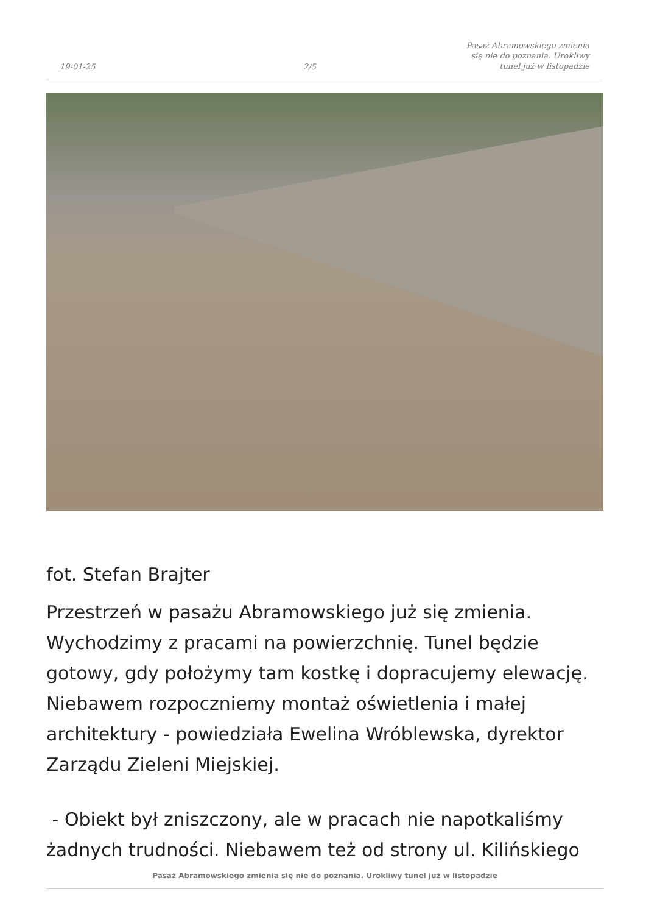19-01-25
2/5
Pasaż Abramowskiego zmienia się nie do poznania. Urokliwy tunel już w listopadzie
fot. Stefan Brajter
Przestrzeń w pasażu Abramowskiego już się zmienia. Wychodzimy z pracami na powierzchnię. Tunel będzie gotowy, gdy położymy tam kostkę i dopracujemy elewację. Niebawem rozpoczniemy montaż oświetlenia i małej architektury - powiedziała Ewelina Wróblewska, dyrektor Zarządu Zieleni Miejskiej.
- Obiekt był zniszczony, ale w pracach nie napotkaliśmy żadnych trudności. Niebawem też od strony ul. Kilińskiego
Pasaż Abramowskiego zmienia się nie do poznania. Urokliwy tunel już w listopadzie